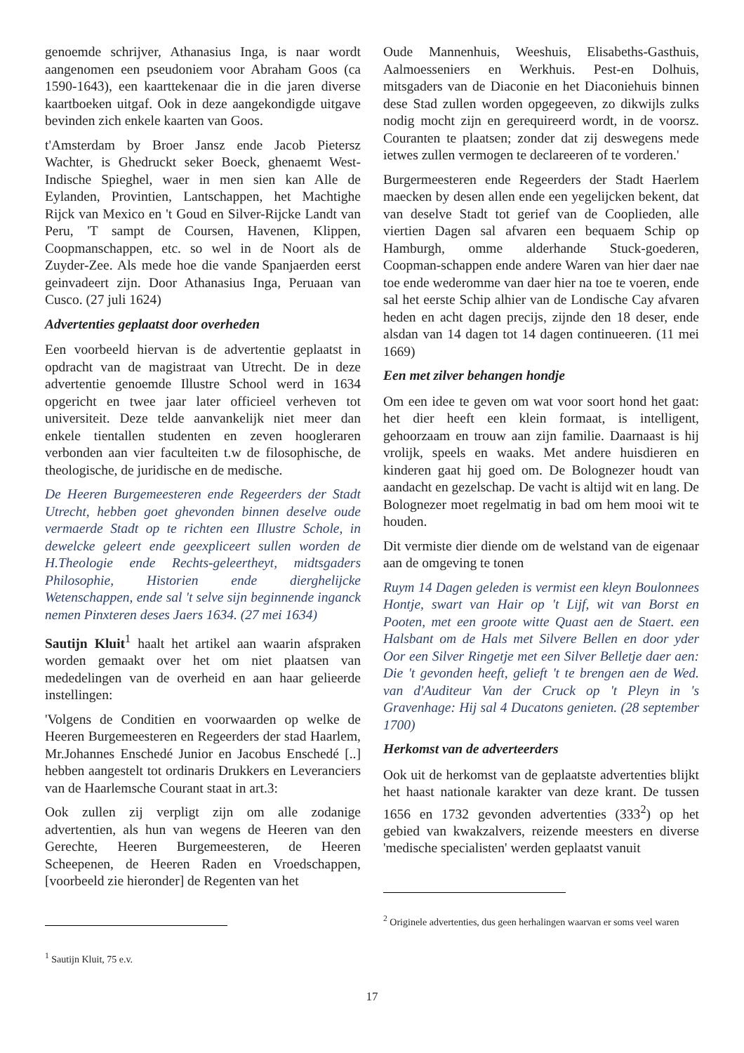genoemde schrijver, Athanasius Inga, is naar wordt aangenomen een pseudoniem voor Abraham Goos (ca 1590-1643), een kaarttekenaar die in die jaren diverse kaartboeken uitgaf. Ook in deze aangekondigde uitgave bevinden zich enkele kaarten van Goos.
t'Amsterdam by Broer Jansz ende Jacob Pietersz Wachter, is Ghedruckt seker Boeck, ghenaemt West-Indische Spieghel, waer in men sien kan Alle de Eylanden, Provintien, Lantschappen, het Machtighe Rijck van Mexico en 't Goud en Silver-Rijcke Landt van Peru, 'T sampt de Coursen, Havenen, Klippen, Coopmanschappen, etc. so wel in de Noort als de Zuyder-Zee. Als mede hoe die vande Spanjaerden eerst geinvadeert zijn. Door Athanasius Inga, Peruaan van Cusco. (27 juli 1624)
Advertenties geplaatst door overheden
Een voorbeeld hiervan is de advertentie geplaatst in opdracht van de magistraat van Utrecht. De in deze advertentie genoemde Illustre School werd in 1634 opgericht en twee jaar later officieel verheven tot universiteit. Deze telde aanvankelijk niet meer dan enkele tientallen studenten en zeven hoogleraren verbonden aan vier faculteiten t.w de filosophische, de theologische, de juridische en de medische.
De Heeren Burgemeesteren ende Regeerders der Stadt Utrecht, hebben goet ghevonden binnen deselve oude vermaerde Stadt op te richten een Illustre Schole, in dewelcke geleert ende geexpliceert sullen worden de H.Theologie ende Rechts-geleertheyt, midtsgaders Philosophie, Historien ende dierghelijcke Wetenschappen, ende sal 't selve sijn beginnende inganck nemen Pinxteren deses Jaers 1634. (27 mei 1634)
Sautijn Kluit<sup>1</sup> haalt het artikel aan waarin afspraken worden gemaakt over het om niet plaatsen van mededelingen van de overheid en aan haar gelieerde instellingen:
'Volgens de Conditien en voorwaarden op welke de Heeren Burgemeesteren en Regeerders der stad Haarlem, Mr.Johannes Enschedé Junior en Jacobus Enschedé [..] hebben aangestelt tot ordinaris Drukkers en Leveranciers van de Haarlemsche Courant staat in art.3:
Ook zullen zij verpligt zijn om alle zodanige advertentien, als hun van wegens de Heeren van den Gerechte, Heeren Burgemeesteren, de Heeren Scheepenen, de Heeren Raden en Vroedschappen, [voorbeeld zie hieronder] de Regenten van het
<sup>1</sup> Sautijn Kluit, 75 e.v.
Oude Mannenhuis, Weeshuis, Elisabeths-Gasthuis, Aalmoesseniers en Werkhuis. Pest-en Dolhuis, mitsgaders van de Diaconie en het Diaconiehuis binnen dese Stad zullen worden opgegeeven, zo dikwijls zulks nodig mocht zijn en gerequireerd wordt, in de voorsz. Couranten te plaatsen; zonder dat zij deswegens mede ietwes zullen vermogen te declareeren of te vorderen.'
Burgermeesteren ende Regeerders der Stadt Haerlem maecken by desen allen ende een yegelijcken bekent, dat van deselve Stadt tot gerief van de Cooplieden, alle viertien Dagen sal afvaren een bequaem Schip op Hamburgh, omme alderhande Stuck-goederen, Coopman-schappen ende andere Waren van hier daer nae toe ende wederomme van daer hier na toe te voeren, ende sal het eerste Schip alhier van de Londische Cay afvaren heden en acht dagen precijs, zijnde den 18 deser, ende alsdan van 14 dagen tot 14 dagen continueeren. (11 mei 1669)
Een met zilver behangen hondje
Om een idee te geven om wat voor soort hond het gaat: het dier heeft een klein formaat, is intelligent, gehoorzaam en trouw aan zijn familie. Daarnaast is hij vrolijk, speels en waaks. Met andere huisdieren en kinderen gaat hij goed om. De Bolognezer houdt van aandacht en gezelschap. De vacht is altijd wit en lang. De Bolognezer moet regelmatig in bad om hem mooi wit te houden.
Dit vermiste dier diende om de welstand van de eigenaar aan de omgeving te tonen
Ruym 14 Dagen geleden is vermist een kleyn Boulonnees Hontje, swart van Hair op 't Lijf, wit van Borst en Pooten, met een groote witte Quast aen de Staert. een Halsbant om de Hals met Silvere Bellen en door yder Oor een Silver Ringetje met een Silver Belletje daer aen: Die 't gevonden heeft, gelieft 't te brengen aen de Wed. van d'Auditeur Van der Cruck op 't Pleyn in 's Gravenhage: Hij sal 4 Ducatons genieten. (28 september 1700)
Herkomst van de adverteerders
Ook uit de herkomst van de geplaatste advertenties blijkt het haast nationale karakter van deze krant. De tussen 1656 en 1732 gevonden advertenties (333<sup>2</sup>) op het gebied van kwakzalvers, reizende meesters en diverse 'medische specialisten' werden geplaatst vanuit
<sup>2</sup> Originele advertenties, dus geen herhalingen waarvan er soms veel waren
17